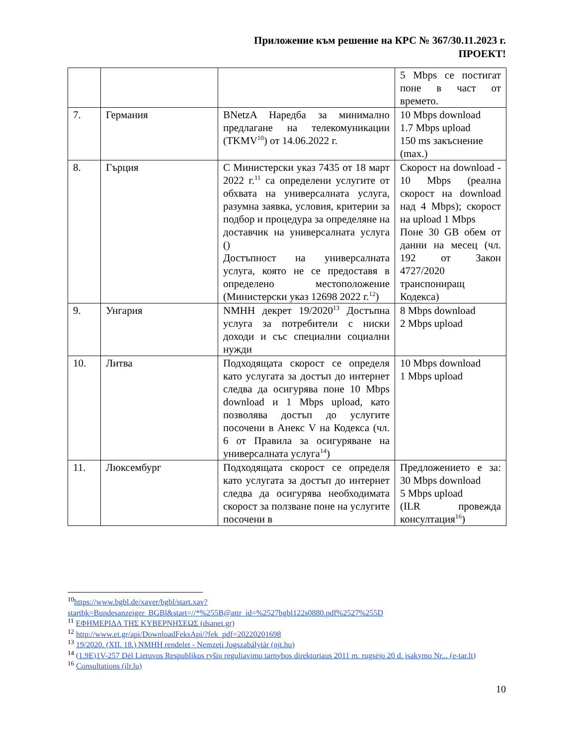Приложение към решение на КРС № 367/30.11.2023 г.
ПРОЕКТ!
| | | | 5 Mbps се постигат поне в част от времето. |
| 7. | Германия | BNetzA Наредба за минимално предлагане на телекомуникации (TKMV<sup>10</sup>) от 14.06.2022 г. | 10 Mbps download 1.7 Mbps upload 150 ms закъснение (max.) |
| 8. | Гърция | С Министерски указ 7435 от 18 март 2022 г.<sup>11</sup> са определени услугите от обхвата на универсалната услуга, разумна заявка, условия, критерии за подбор и процедура за определяне на доставчик на универсалната услуга () Достъпност на универсалната услуга, която не се предоставя в определено местоположение (Министерски указ 12698 2022 г.<sup>12</sup>) | Скорост на download - 10 Mbps (реална скорост на download над 4 Mbps); скорост на upload 1 Mbps Поне 30 GB обем от данни на месец (чл. 192 от Закон 4727/2020 транспониращ Кодекса) |
| 9. | Унгария | NMHH декрет 19/2020<sup>13</sup> Достъпна услуга за потребители с ниски доходи и със специални социални нужди | 8 Mbps download 2 Mbps upload |
| 10. | Литва | Подходящата скорост се определя като услугата за достъп до интернет следва да осигурява поне 10 Mbps download и 1 Mbps upload, като позволява достъп до услугите посочени в Анекс V на Кодекса (чл. 6 от Правила за осигуряване на универсалната услуга<sup>14</sup>) | 10 Mbps download 1 Mbps upload |
| 11. | Люксембург | Подходящата скорост се определя като услугата за достъп до интернет следва да осигурява необходимата скорост за ползване поне на услугите посочени в | Предложението е за: 30 Mbps download 5 Mbps upload (ILR провежда консултация<sup>16</sup>) |
<sup>10</sup> https://www.bgbl.de/xaver/bgbl/start.xav?startbk=Bundesanzeiger_BGBl&start=//*%255B@attr_id=%2527bgbl122s0880.pdf%2527%255D
<sup>11</sup> ΕΦΗΜΕΡΙΔΑ ΤΗΣ ΚΥΒΕΡΝΗΣΕΩΣ (dsanet.gr)
<sup>12</sup> http://www.et.gr/api/DownloadFeksApi/?fek_pdf=20220201698
<sup>13</sup> 19/2020. (XII. 18.) NMHH rendelet - Nemzeti Jogszabálytár (njt.hu)
<sup>14</sup> (1.9E)1V-257 Dėl Lietuvos Respublikos ryšių reguliavimo tarnybos direktoriaus 2011 m. rugsėjo 20 d. įsakymo Nr... (e-tar.lt)
<sup>16</sup> Consultations (ilr.lu)
10